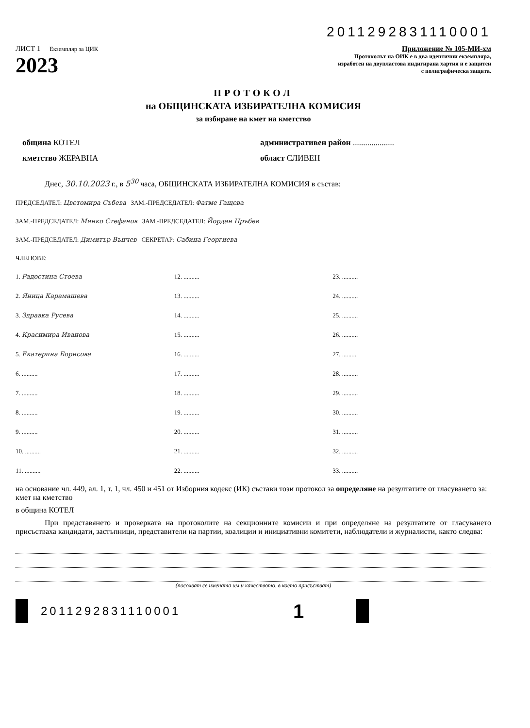2011292831110001
ЛИСТ 1 Екземпляр за ЦИК
2023
Приложение № 105-МИ-хм
Протоколът на ОИК е в два идентични екземпляра,
изработен на двупластова индигирана хартия и е защитен
с полиграфическа защита.
ПРОТОКОЛ
на ОБЩИНСКАТА ИЗБИРАТЕЛНА КОМИСИЯ
за избиране на кмет на кметство
община КОТЕЛ административен район ....................
кметство ЖЕРАВНА област СЛИВЕН
Днес, 30.10.2023 г., в 5<sup>30</sup> часа, ОБЩИНСКАТА ИЗБИРАТЕЛНА КОМИСИЯ в състав:
ПРЕДСЕДАТЕЛ: Цветомира Събева ЗАМ.-ПРЕДСЕДАТЕЛ: Фатме Гащева
ЗАМ.-ПРЕДСЕДАТЕЛ: Минко Стефанов ЗАМ.-ПРЕДСЕДАТЕЛ: Йордан Цръбев
ЗАМ.-ПРЕДСЕДАТЕЛ: Димитър Вънчев СЕКРЕТАР: Сабина Георгиева
ЧЛЕНОВЕ:
1. Радостина Стоева
12. ..........
23. ..........
2. Яница Карамашева
13. ..........
24. ..........
3. Здравка Русева
14. ..........
25. ..........
4. Красимира Иванова
15. ..........
26. ..........
5. Екатерина Борисова
16. ..........
27. ..........
6. ..........
17. ..........
28. ..........
7. ..........
18. ..........
29. ..........
8. ..........
19. ..........
30. ..........
9. ..........
20. ..........
31. ..........
10. ..........
21. ..........
32. ..........
11. ..........
22. ..........
33. ..........
на основание чл. 449, ал. 1, т. 1, чл. 450 и 451 от Изборния кодекс (ИК) състави този протокол за определяне на резултатите от гласуването за: кмет на кметство
в община КОТЕЛ
При представянето и проверката на протоколите на секционните комисии и при определяне на резултатите от гласуването присъстваха кандидати, застъпници, представители на партии, коалиции и инициативни комитети, наблюдатели и журналисти, както следва:
(посочват се имената им и качеството, в което присъстват)
2011292831110001
1